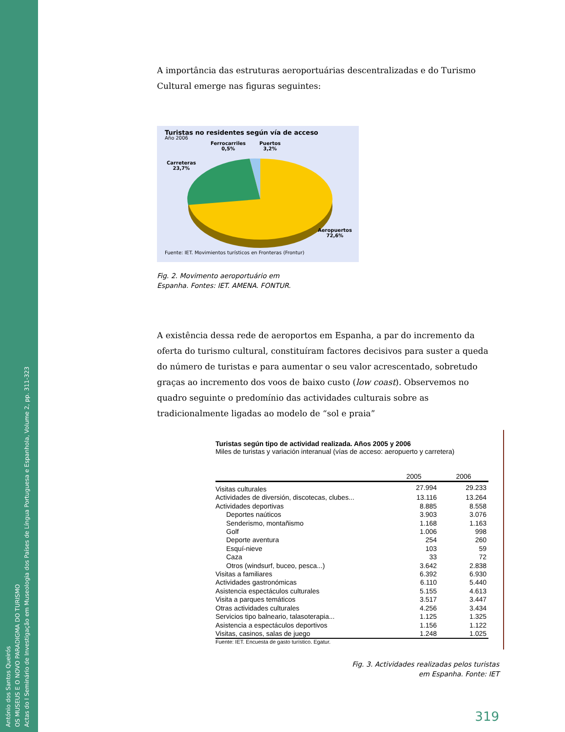António dos Santos Queirós
OS MUSEUS E O NOVO PARADIGMA DO TURISMO
Actas do I Seminário de Investigação em Museologia dos Países de Língua Portuguesa e Espanhola, Volume 2, pp. 311-323
A importância das estruturas aeroportuárias descentralizadas e do Turismo Cultural emerge nas figuras seguintes:
Turistas no residentes según vía de acceso
Año 2006
Ferrocarriles
0,5%
Puertos
3,2%
Carreteras
23,7%
Aeropuertos
72,6%
Fuente: IET. Movimientos turísticos en Fronteras (Frontur)
Fig. 2. Movimento aeroportuário em
Espanha. Fontes: IET. AMENA. FONTUR.
A existência dessa rede de aeroportos em Espanha, a par do incremento da oferta do turismo cultural, constituíram factores decisivos para suster a queda do número de turistas e para aumentar o seu valor acrescentado, sobretudo graças ao incremento dos voos de baixo custo (low coast). Observemos no quadro seguinte o predomínio das actividades culturais sobre as tradicionalmente ligadas ao modelo de “sol e praia”
Turistas según tipo de actividad realizada. Años 2005 y 2006
Miles de turistas y variación interanual (vías de acceso: aeropuerto y carretera)
| | 2005 | 2006 |
| --- | --- | --- |
| Visitas culturales | 27.994 | 29.233 |
| Actividades de diversión, discotecas, clubes... | 13.116 | 13.264 |
| Actividades deportivas | 8.885 | 8.558 |
| Deportes naúticos | 3.903 | 3.076 |
| Senderismo, montañismo | 1.168 | 1.163 |
| Golf | 1.006 | 998 |
| Deporte aventura | 254 | 260 |
| Esquí-nieve | 103 | 59 |
| Caza | 33 | 72 |
| Otros (windsurf, buceo, pesca...) | 3.642 | 2.838 |
| Visitas a familiares | 6.392 | 6.930 |
| Actividades gastronómicas | 6.110 | 5.440 |
| Asistencia espectáculos culturales | 5.155 | 4.613 |
| Visita a parques temáticos | 3.517 | 3.447 |
| Otras actividades culturales | 4.256 | 3.434 |
| Servicios tipo balneario, talasoterapia... | 1.125 | 1.325 |
| Asistencia a espectáculos deportivos | 1.156 | 1.122 |
| Visitas, casinos, salas de juego | 1.248 | 1.025 |
Fuente: IET. Encuesta de gasto turístico. Egatur.
Fig. 3. Actividades realizadas pelos turistas
em Espanha. Fonte: IET
319